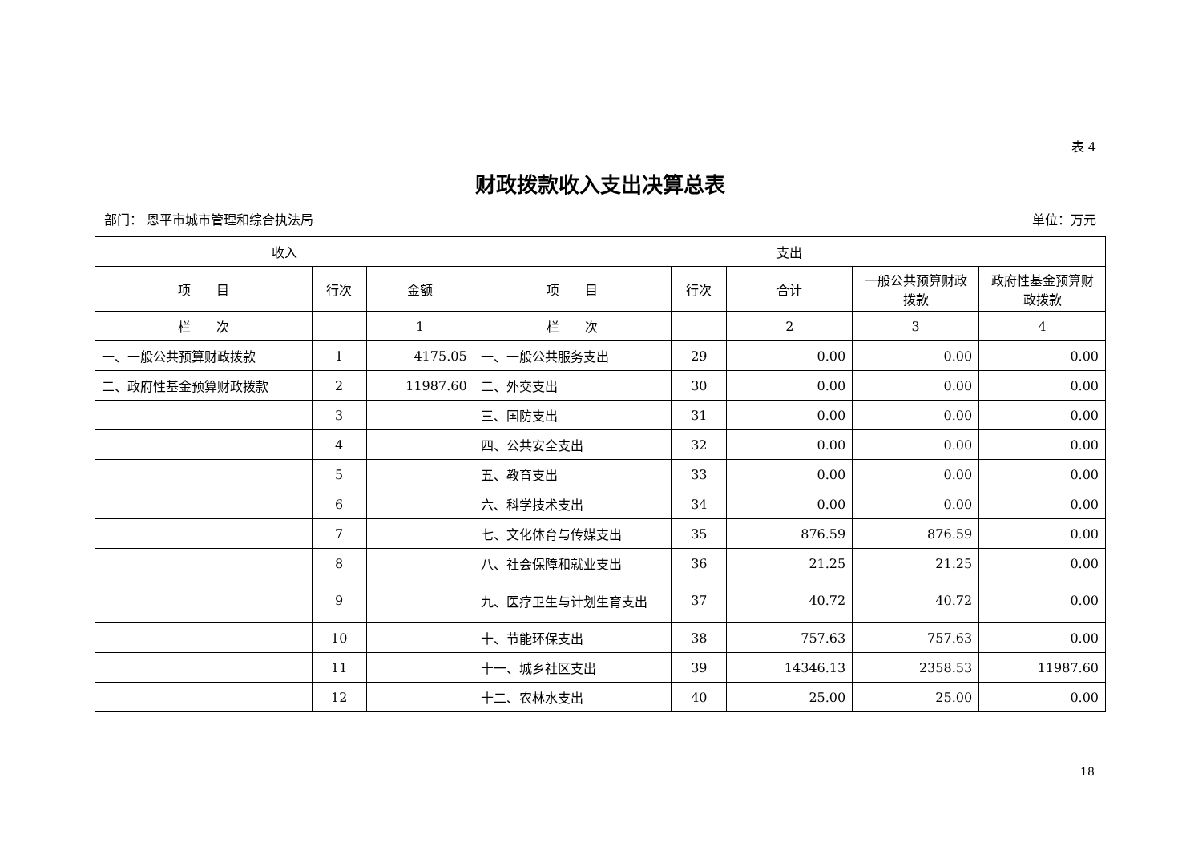表 4
财政拨款收入支出决算总表
部门： 恩平市城市管理和综合执法局 单位：万元
| 收入 | | | 支出 | | | | |
| --- | --- | --- | --- | --- | --- | --- | --- |
| 项 目 | 行次 | 金额 | 项 目 | 行次 | 合计 | 一般公共预算财政拨款 | 政府性基金预算财政拨款 |
| 栏 次 | | 1 | 栏 次 | | 2 | 3 | 4 |
| 一、一般公共预算财政拨款 | 1 | 4175.05 | 一、一般公共服务支出 | 29 | 0.00 | 0.00 | 0.00 |
| 二、政府性基金预算财政拨款 | 2 | 11987.60 | 二、外交支出 | 30 | 0.00 | 0.00 | 0.00 |
| | 3 | | 三、国防支出 | 31 | 0.00 | 0.00 | 0.00 |
| | 4 | | 四、公共安全支出 | 32 | 0.00 | 0.00 | 0.00 |
| | 5 | | 五、教育支出 | 33 | 0.00 | 0.00 | 0.00 |
| | 6 | | 六、科学技术支出 | 34 | 0.00 | 0.00 | 0.00 |
| | 7 | | 七、文化体育与传媒支出 | 35 | 876.59 | 876.59 | 0.00 |
| | 8 | | 八、社会保障和就业支出 | 36 | 21.25 | 21.25 | 0.00 |
| | 9 | | 九、医疗卫生与计划生育支出 | 37 | 40.72 | 40.72 | 0.00 |
| | 10 | | 十、节能环保支出 | 38 | 757.63 | 757.63 | 0.00 |
| | 11 | | 十一、城乡社区支出 | 39 | 14346.13 | 2358.53 | 11987.60 |
| | 12 | | 十二、农林水支出 | 40 | 25.00 | 25.00 | 0.00 |
18